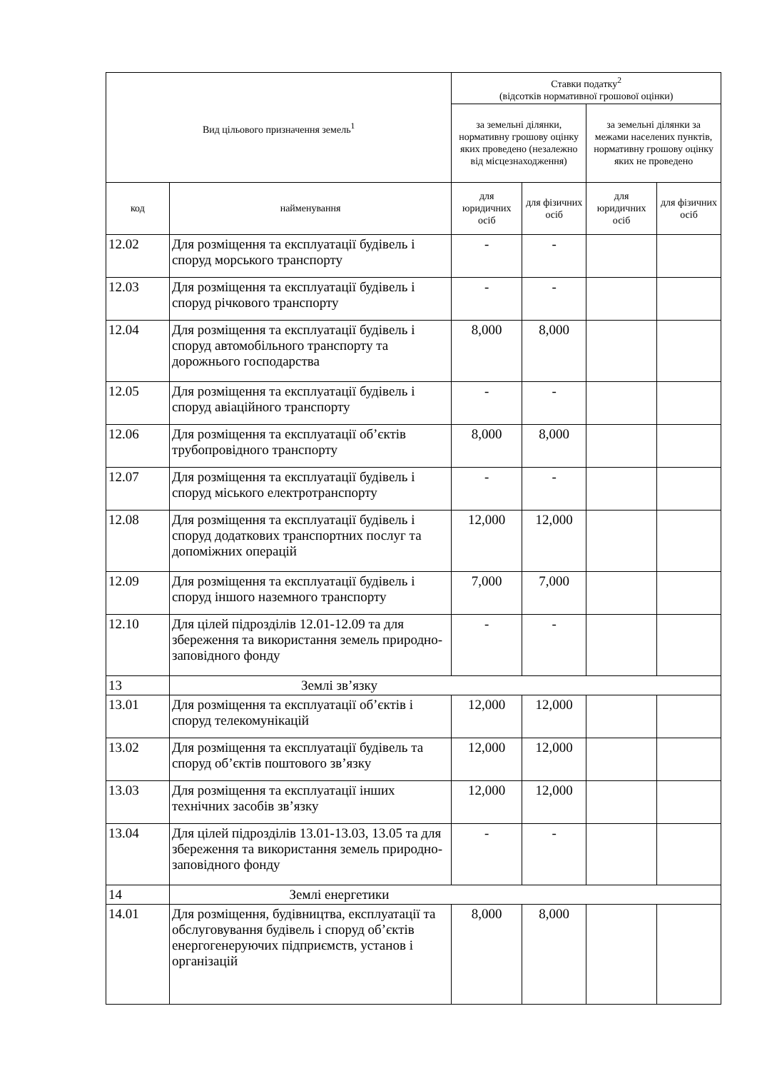| Вид цільового призначення земель<sup>1</sup> | | Ставки податку<sup>2</sup> (відсотків нормативної грошової оцінки) | | | |
| --- | --- | --- | --- | --- | --- |
| | | за земельні ділянки, нормативну грошову оцінку яких проведено (незалежно від місцезнаходження) | | за земельні ділянки за межами населених пунктів, нормативну грошову оцінку яких не проведено | |
| код | найменування | для юридичних осіб | для фізичних осіб | для юридичних осіб | для фізичних осіб |
| 12.02 | Для розміщення та експлуатації будівель і споруд морського транспорту | - | - | | |
| 12.03 | Для розміщення та експлуатації будівель і споруд річкового транспорту | - | - | | |
| 12.04 | Для розміщення та експлуатації будівель і споруд автомобільного транспорту та дорожнього господарства | 8,000 | 8,000 | | |
| 12.05 | Для розміщення та експлуатації будівель і споруд авіаційного транспорту | - | - | | |
| 12.06 | Для розміщення та експлуатації об’єктів трубопровідного транспорту | 8,000 | 8,000 | | |
| 12.07 | Для розміщення та експлуатації будівель і споруд міського електротранспорту | - | - | | |
| 12.08 | Для розміщення та експлуатації будівель і споруд додаткових транспортних послуг та допоміжних операцій | 12,000 | 12,000 | | |
| 12.09 | Для розміщення та експлуатації будівель і споруд іншого наземного транспорту | 7,000 | 7,000 | | |
| 12.10 | Для цілей підрозділів 12.01-12.09 та для збереження та використання земель природно-заповідного фонду | - | - | | |
| 13 | Землі зв’язку | | | | |
| 13.01 | Для розміщення та експлуатації об’єктів і споруд телекомунікацій | 12,000 | 12,000 | | |
| 13.02 | Для розміщення та експлуатації будівель та споруд об’єктів поштового зв’язку | 12,000 | 12,000 | | |
| 13.03 | Для розміщення та експлуатації інших технічних засобів зв’язку | 12,000 | 12,000 | | |
| 13.04 | Для цілей підрозділів 13.01-13.03, 13.05 та для збереження та використання земель природно-заповідного фонду | - | - | | |
| 14 | Землі енергетики | | | | |
| 14.01 | Для розміщення, будівництва, експлуатації та обслуговування будівель і споруд об’єктів енергогенеруючих підприємств, установ і організацій | 8,000 | 8,000 | | |